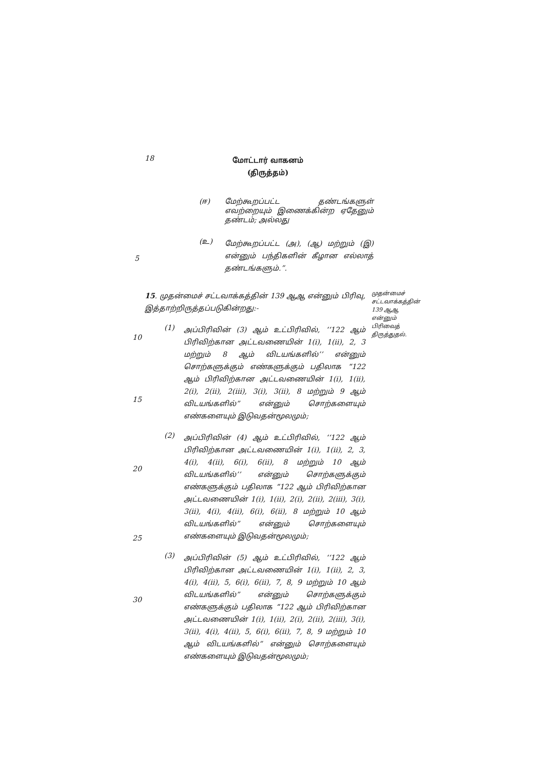18
மோட்டார் வாகனம்
(திருத்தம்)
(ஈ) மேற்கூறப்பட்ட தண்டங்களுள் எவற்றையும் இணைக்கின்ற ஏதேனும் தண்டம்; அல்லது
(உ)
மேற்கூறப்பட்ட (அ), (ஆ) மற்றும் (இ) என்னும் பந்திகளின் கீழான எல்லாத் தண்டங்களும்.”.
5
15. முதன்மைச் சட்டவாக்கத்தின் 139 ஆஆ என்னும் பிரிவு, இத்தாற்றிருத்தப்படுகின்றது:-
(1)
அப்பிரிவின் (3) ஆம் உட்பிரிவில், ‘‘122 ஆம் பிரிவிற்கான அட்டவணையின் 1(i), 1(ii), 2, 3 மற்றும் 8 ஆம் விடயங்களில்’’ என்னும் சொற்களுக்கும் எண்களுக்கும் பதிலாக “122 ஆம் பிரிவிற்கான அட்டவணையின் 1(i), 1(ii), 2(i), 2(ii), 2(iii), 3(i), 3(ii), 8 மற்றும் 9 ஆம் விடயங்களில்” என்னும் சொற்களையும் எண்களையும் இடுவதன்மூலமும்;
(2)
அப்பிரிவின் (4) ஆம் உட்பிரிவில், ‘‘122 ஆம் பிரிவிற்கான அட்டவணையின் 1(i), 1(ii), 2, 3, 4(i), 4(ii), 6(i), 6(ii), 8 மற்றும் 10 ஆம் விடயங்களில்’’ என்னும் சொற்களுக்கும் எண்களுக்கும் பதிலாக “122 ஆம் பிரிவிற்கான அட்டவணையின் 1(i), 1(ii), 2(i), 2(ii), 2(iii), 3(i), 3(ii), 4(i), 4(ii), 6(i), 6(ii), 8 மற்றும் 10 ஆம் விடயங்களில்” என்னும் சொற்களையும் எண்களையும் இடுவதன்மூலமும்;
(3)
அப்பிரிவின் (5) ஆம் உட்பிரிவில், ‘‘122 ஆம் பிரிவிற்கான அட்டவணையின் 1(i), 1(ii), 2, 3, 4(i), 4(ii), 5, 6(i), 6(ii), 7, 8, 9 மற்றும் 10 ஆம் விடயங்களில்” என்னும் சொற்களுக்கும் எண்களுக்கும் பதிலாக “122 ஆம் பிரிவிற்கான அட்டவணையின் 1(i), 1(ii), 2(i), 2(ii), 2(iii), 3(i), 3(ii), 4(i), 4(ii), 5, 6(i), 6(ii), 7, 8, 9 மற்றும் 10 ஆம் விடயங்களில்” என்னும் சொற்களையும் எண்களையும் இடுவதன்மூலமும்;
முதன்மைச் சட்டவாக்கத்தின் 139 ஆஆ என்னும் பிரிவைத் திருத்துதல்.
10
15
20
25
30